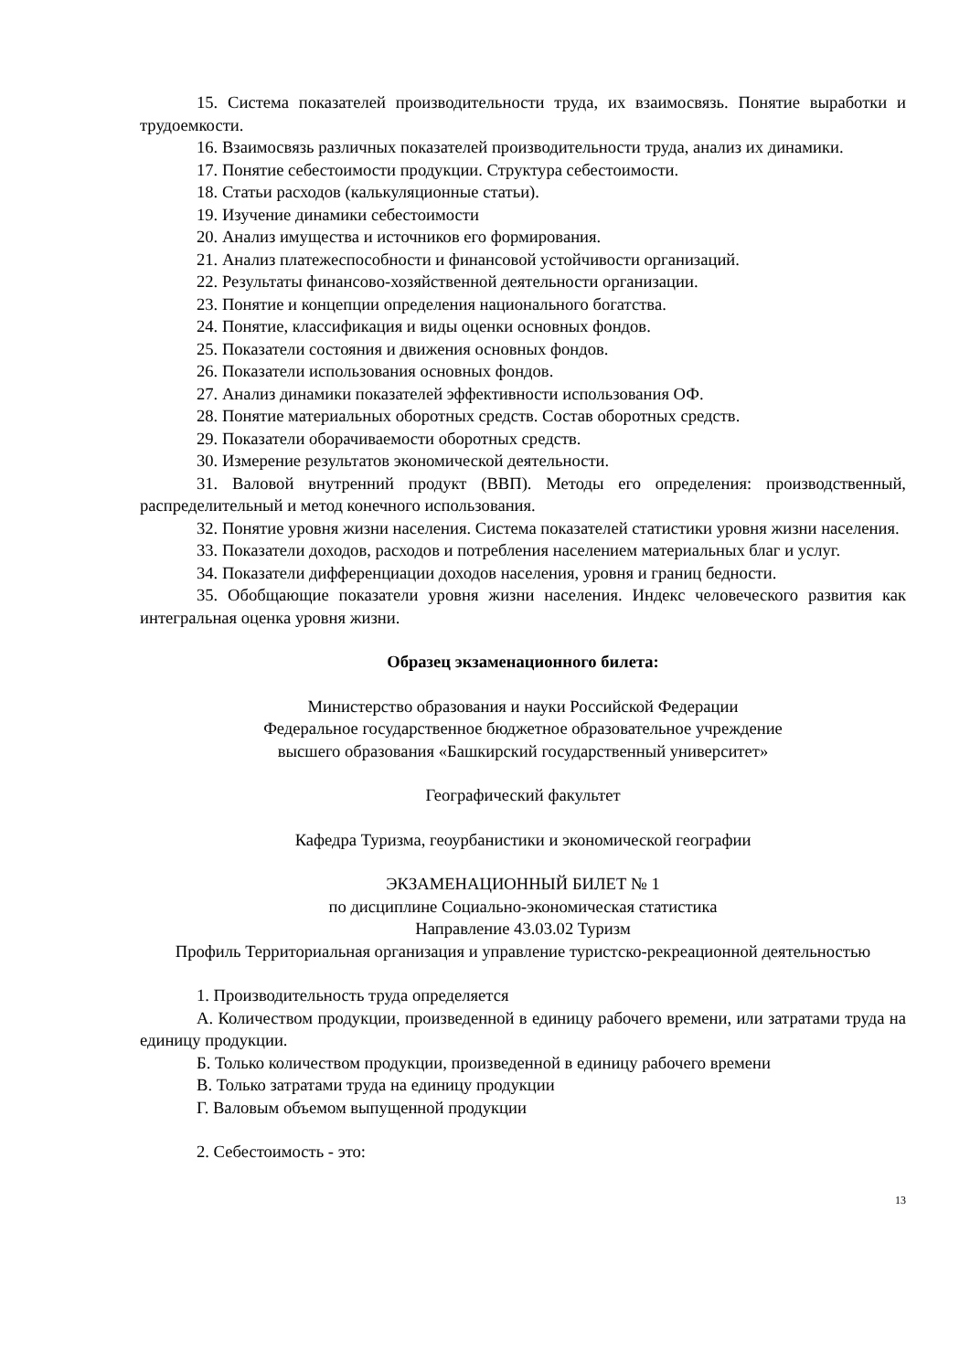15. Система показателей производительности труда, их взаимосвязь. Понятие выработки и трудоемкости.
16. Взаимосвязь различных показателей производительности труда, анализ их динамики.
17. Понятие себестоимости продукции. Структура себестоимости.
18. Статьи расходов (калькуляционные статьи).
19. Изучение динамики себестоимости
20. Анализ имущества и источников его формирования.
21. Анализ платежеспособности и финансовой устойчивости организаций.
22. Результаты финансово-хозяйственной деятельности организации.
23. Понятие и концепции определения национального богатства.
24. Понятие, классификация и виды оценки основных фондов.
25. Показатели состояния и движения основных фондов.
26. Показатели использования основных фондов.
27. Анализ динамики показателей эффективности использования ОФ.
28. Понятие материальных оборотных средств. Состав оборотных средств.
29. Показатели оборачиваемости оборотных средств.
30. Измерение результатов экономической деятельности.
31. Валовой внутренний продукт (ВВП). Методы его определения: производственный, распределительный и метод конечного использования.
32. Понятие уровня жизни населения. Система показателей статистики уровня жизни населения.
33. Показатели доходов, расходов и потребления населением материальных благ и услуг.
34. Показатели дифференциации доходов населения, уровня и границ бедности.
35. Обобщающие показатели уровня жизни населения. Индекс человеческого развития как интегральная оценка уровня жизни.
Образец экзаменационного билета:
Министерство образования и науки Российской Федерации
Федеральное государственное бюджетное образовательное учреждение
высшего образования «Башкирский государственный университет»
Географический факультет
Кафедра Туризма, геоурбанистики и экономической географии
ЭКЗАМЕНАЦИОННЫЙ БИЛЕТ № 1
по дисциплине Социально-экономическая статистика
Направление 43.03.02 Туризм
Профиль Территориальная организация и управление туристско-рекреационной деятельностью
1. Производительность труда определяется
А. Количеством продукции, произведенной в единицу рабочего времени, или затратами труда на единицу продукции.
Б. Только количеством продукции, произведенной в единицу рабочего времени
В. Только затратами труда на единицу продукции
Г. Валовым объемом выпущенной продукции
2. Себестоимость - это:
13